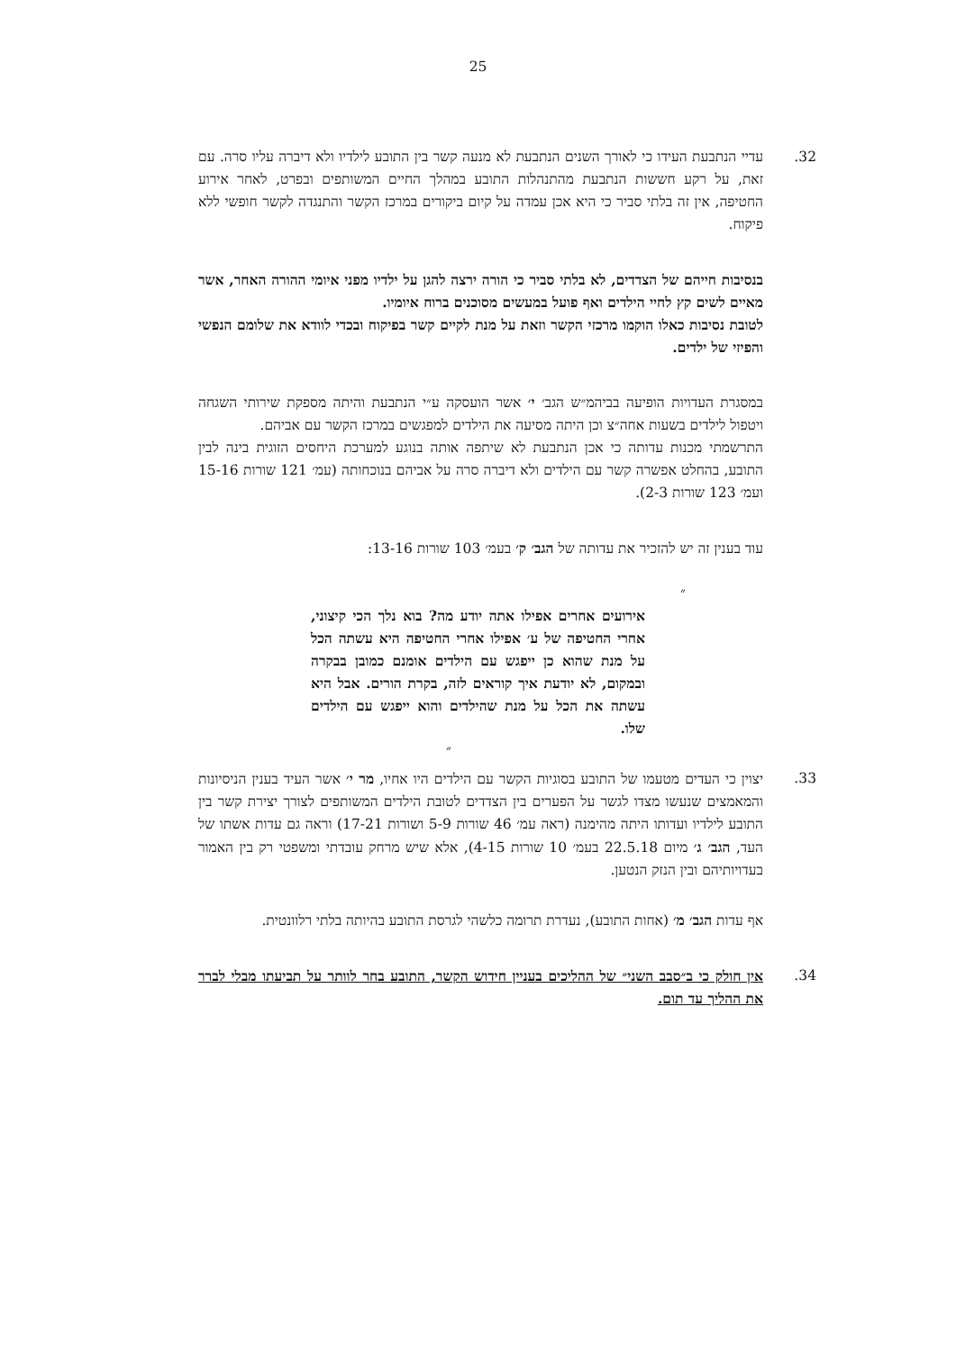25
32. עדיי הנתבעת העידו כי לאורך השנים הנתבעת לא מנעה קשר בין התובע לילדיו ולא דיברה עליו סרה. עם זאת, על רקע חששות הנתבעת מהתנהלות התובע במהלך החיים המשותפים ובפרט, לאחר אירוע החטיפה, אין זה בלתי סביר כי היא אכן עמדה על קיום ביקורים במרכז הקשר והתנגדה לקשר חופשי ללא פיקוח.
בנסיבות חייהם של הצדדים, לא בלתי סביר כי הורה ירצה להגן על ילדיו מפני איומי ההורה האחר, אשר מאיים לשים קץ לחיי הילדים ואף פועל במעשים מסוכנים ברוח איומיו.
לטובת נסיבות כאלו הוקמו מרכזי הקשר וזאת על מנת לקיים קשר בפיקוח ובכדי לוודא את שלומם הנפשי והפיזי של ילדים.
במסגרת העדויות הופיעה בביהמ״ש הגב׳ י׳ אשר הועסקה ע״י הנתבעת והיתה מספקת שירותי השגחה ויטפול לילדים בשעות אחה״צ וכן היתה מסיעה את הילדים למפגשים במרכז הקשר עם אביהם.
התרשמתי מכנות עדותה כי אכן הנתבעת לא שיתפה אותה בנוגע למערכת היחסים הזוגית בינה לבין התובע, בהחלט אפשרה קשר עם הילדים ולא דיברה סרה על אביהם בנוכחותה (עמ׳ 121 שורות 15-16 ועמ׳ 123 שורות 2-3).
עוד בענין זה יש להזכיר את עדותה של הגב׳ ק׳ בעמ׳ 103 שורות 13-16:
״
אירועים אחרים אפילו אתה יודע מה? בוא נלך הכי קיצוני, אחרי החטיפה של ע׳ אפילו אחרי החטיפה היא עשתה הכל על מנת שהוא כן ייפגש עם הילדים אומנם כמובן בבקרה ובמקום, לא יודעת איך קוראים לזה, בקרת הורים. אבל היא עשתה את הכל על מנת שהילדים והוא ייפגש עם הילדים שלו.
״
33. יצוין כי העדים מטעמו של התובע בסוגיות הקשר עם הילדים היו אחיו, מר י׳ אשר העיד בענין הניסיונות והמאמצים שנעשו מצדו לגשר על הפערים בין הצדדים לטובת הילדים המשותפים לצורך יצירת קשר בין התובע לילדיו ועדותו היתה מהימנה (ראה עמ׳ 46 שורות 5-9 ושורות 17-21) וראה גם עדות אשתו של העד, הגב׳ ג׳ מיום 22.5.18 בעמ׳ 10 שורות 4-15), אלא שיש מרחק עובדתי ומשפטי רק בין האמור בעדויותיהם ובין הנזק הנטען.
אף עדות הגב׳ מ׳ (אחות התובע), נעדרת תרומה כלשהי לגרסת התובע בהיותה בלתי רלוונטית.
34. אין חולק כי ב״סבב השני״ של ההליכים בעניין חידוש הקשר, התובע בחר לוותר על תביעתו מבלי לברר את ההליך עד תום.